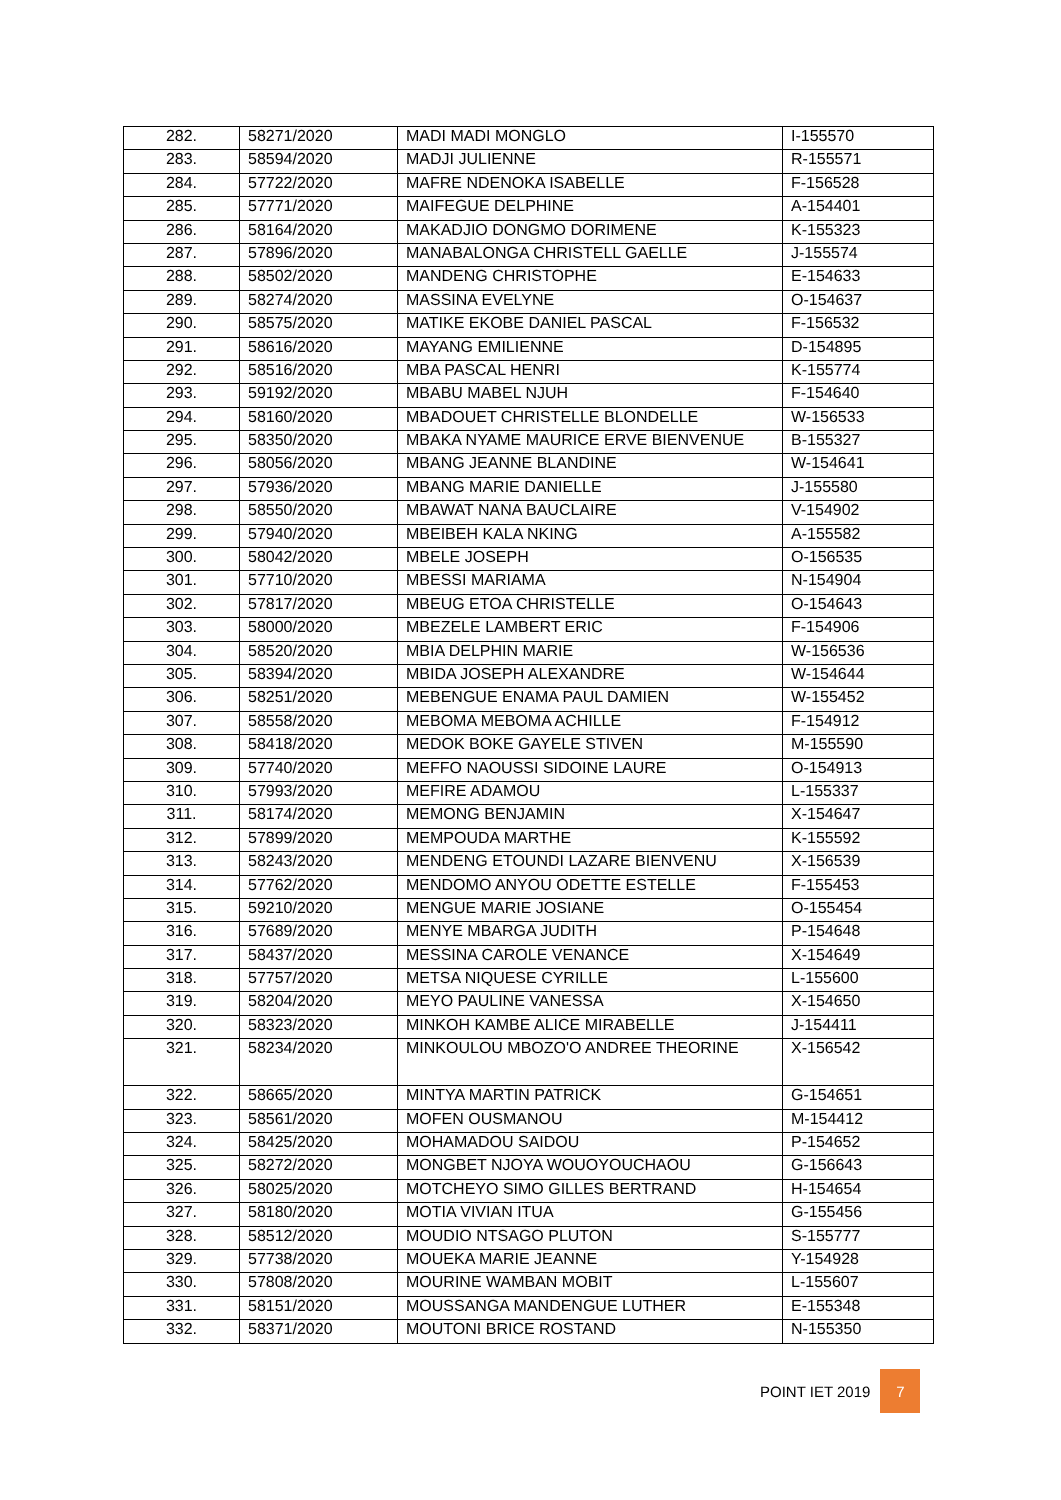| 282. | 58271/2020 | MADI MADI MONGLO | I-155570 |
| 283. | 58594/2020 | MADJI JULIENNE | R-155571 |
| 284. | 57722/2020 | MAFRE NDENOKA ISABELLE | F-156528 |
| 285. | 57771/2020 | MAIFEGUE DELPHINE | A-154401 |
| 286. | 58164/2020 | MAKADJIO DONGMO DORIMENE | K-155323 |
| 287. | 57896/2020 | MANABALONGA CHRISTELL GAELLE | J-155574 |
| 288. | 58502/2020 | MANDENG CHRISTOPHE | E-154633 |
| 289. | 58274/2020 | MASSINA EVELYNE | O-154637 |
| 290. | 58575/2020 | MATIKE EKOBE DANIEL PASCAL | F-156532 |
| 291. | 58616/2020 | MAYANG EMILIENNE | D-154895 |
| 292. | 58516/2020 | MBA PASCAL HENRI | K-155774 |
| 293. | 59192/2020 | MBABU MABEL NJUH | F-154640 |
| 294. | 58160/2020 | MBADOUET CHRISTELLE BLONDELLE | W-156533 |
| 295. | 58350/2020 | MBAKA NYAME MAURICE ERVE BIENVENUE | B-155327 |
| 296. | 58056/2020 | MBANG JEANNE BLANDINE | W-154641 |
| 297. | 57936/2020 | MBANG MARIE DANIELLE | J-155580 |
| 298. | 58550/2020 | MBAWAT NANA BAUCLAIRE | V-154902 |
| 299. | 57940/2020 | MBEIBEH KALA NKING | A-155582 |
| 300. | 58042/2020 | MBELE JOSEPH | O-156535 |
| 301. | 57710/2020 | MBESSI MARIAMA | N-154904 |
| 302. | 57817/2020 | MBEUG ETOA CHRISTELLE | O-154643 |
| 303. | 58000/2020 | MBEZELE LAMBERT ERIC | F-154906 |
| 304. | 58520/2020 | MBIA DELPHIN MARIE | W-156536 |
| 305. | 58394/2020 | MBIDA JOSEPH ALEXANDRE | W-154644 |
| 306. | 58251/2020 | MEBENGUE ENAMA PAUL DAMIEN | W-155452 |
| 307. | 58558/2020 | MEBOMA MEBOMA ACHILLE | F-154912 |
| 308. | 58418/2020 | MEDOK BOKE GAYELE STIVEN | M-155590 |
| 309. | 57740/2020 | MEFFO NAOUSSI SIDOINE LAURE | O-154913 |
| 310. | 57993/2020 | MEFIRE ADAMOU | L-155337 |
| 311. | 58174/2020 | MEMONG BENJAMIN | X-154647 |
| 312. | 57899/2020 | MEMPOUDA MARTHE | K-155592 |
| 313. | 58243/2020 | MENDENG ETOUNDI LAZARE BIENVENU | X-156539 |
| 314. | 57762/2020 | MENDOMO ANYOU ODETTE ESTELLE | F-155453 |
| 315. | 59210/2020 | MENGUE MARIE JOSIANE | O-155454 |
| 316. | 57689/2020 | MENYE MBARGA JUDITH | P-154648 |
| 317. | 58437/2020 | MESSINA CAROLE VENANCE | X-154649 |
| 318. | 57757/2020 | METSA NIQUESE CYRILLE | L-155600 |
| 319. | 58204/2020 | MEYO PAULINE VANESSA | X-154650 |
| 320. | 58323/2020 | MINKOH KAMBE ALICE MIRABELLE | J-154411 |
| 321. | 58234/2020 | MINKOULOU MBOZO'O ANDREE THEORINE | X-156542 |
| 322. | 58665/2020 | MINTYA MARTIN PATRICK | G-154651 |
| 323. | 58561/2020 | MOFEN OUSMANOU | M-154412 |
| 324. | 58425/2020 | MOHAMADOU SAIDOU | P-154652 |
| 325. | 58272/2020 | MONGBET NJOYA WOUOYOUCHAOU | G-156643 |
| 326. | 58025/2020 | MOTCHEYO SIMO GILLES BERTRAND | H-154654 |
| 327. | 58180/2020 | MOTIA VIVIAN ITUA | G-155456 |
| 328. | 58512/2020 | MOUDIO NTSAGO PLUTON | S-155777 |
| 329. | 57738/2020 | MOUEKA MARIE JEANNE | Y-154928 |
| 330. | 57808/2020 | MOURINE WAMBAN MOBIT | L-155607 |
| 331. | 58151/2020 | MOUSSANGA MANDENGUE LUTHER | E-155348 |
| 332. | 58371/2020 | MOUTONI BRICE ROSTAND | N-155350 |
POINT IET 2019 7